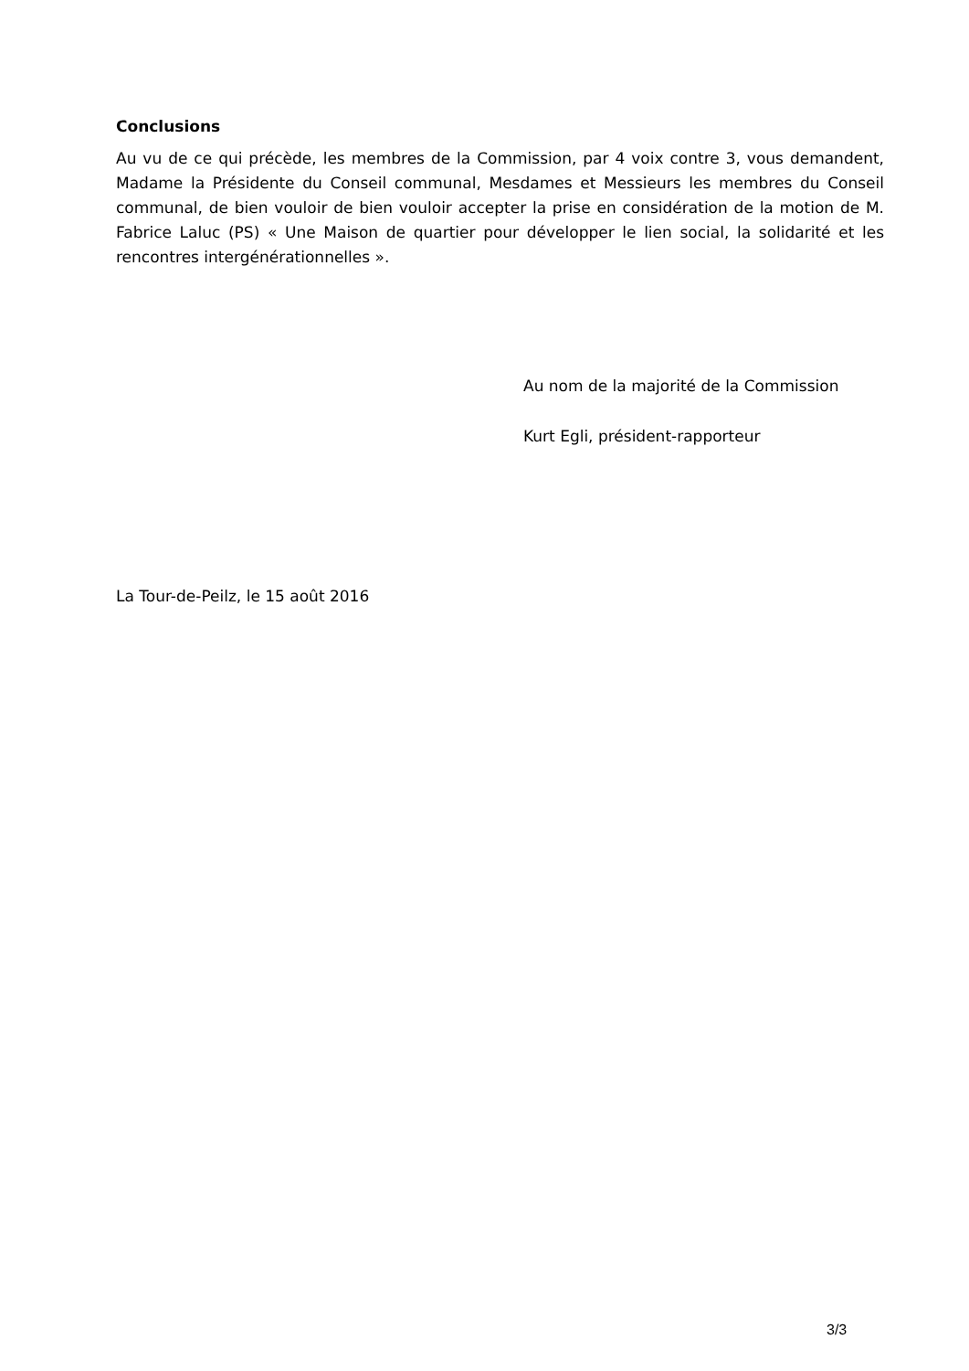Conclusions
Au vu de ce qui précède, les membres de la Commission, par 4 voix contre 3, vous demandent, Madame la Présidente du Conseil communal, Mesdames et Messieurs les membres du Conseil communal, de bien vouloir de bien vouloir accepter la prise en considération de la motion de M. Fabrice Laluc (PS) « Une Maison de quartier pour développer le lien social, la solidarité et les rencontres intergénérationnelles ».
Au nom de la majorité de la Commission
Kurt Egli, président-rapporteur
La Tour-de-Peilz, le 15 août 2016
3/3